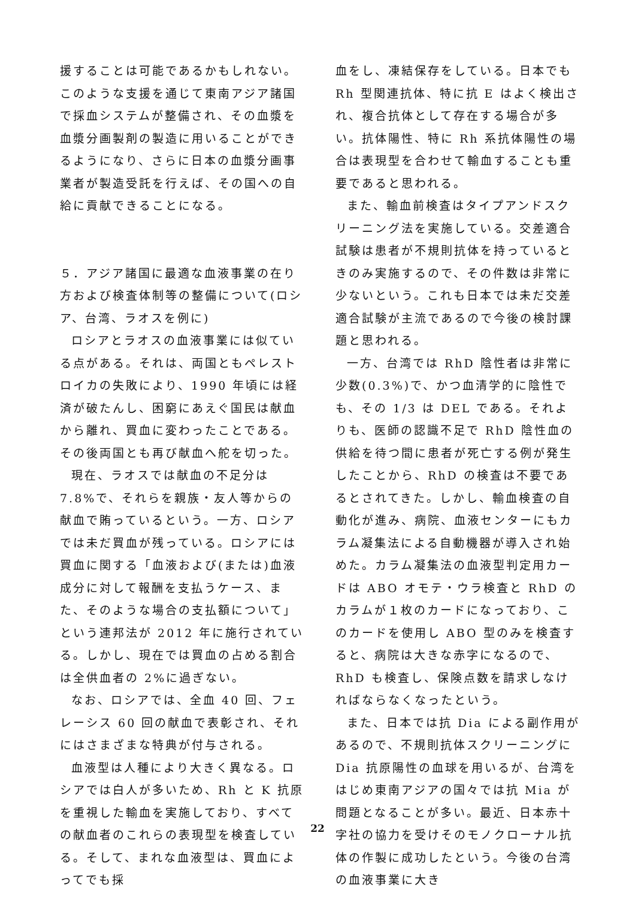援することは可能であるかもしれない。このような支援を通じて東南アジア諸国で採血システムが整備され、その血漿を血漿分画製剤の製造に用いることができるようになり、さらに日本の血漿分画事業者が製造受託を行えば、その国への自給に貢献できることになる。
５．アジア諸国に最適な血液事業の在り方および検査体制等の整備について(ロシア、台湾、ラオスを例に)
ロシアとラオスの血液事業には似ている点がある。それは、両国ともペレストロイカの失敗により、1990 年頃には経済が破たんし、困窮にあえぐ国民は献血から離れ、買血に変わったことである。その後両国とも再び献血へ舵を切った。
現在、ラオスでは献血の不足分は 7.8%で、それらを親族・友人等からの献血で賄っているという。一方、ロシアでは未だ買血が残っている。ロシアには買血に関する「血液および(または)血液成分に対して報酬を支払うケース、また、そのような場合の支払額について」という連邦法が 2012 年に施行されている。しかし、現在では買血の占める割合は全供血者の 2%に過ぎない。
なお、ロシアでは、全血 40 回、フェレーシス 60 回の献血で表彰され、それにはさまざまな特典が付与される。
血液型は人種により大きく異なる。ロシアでは白人が多いため、Rh と K 抗原を重視した輸血を実施しており、すべての献血者のこれらの表現型を検査している。そして、まれな血液型は、買血によってでも採
血をし、凍結保存をしている。日本でも Rh 型関連抗体、特に抗 E はよく検出され、複合抗体として存在する場合が多い。抗体陽性、特に Rh 系抗体陽性の場合は表現型を合わせて輸血することも重要であると思われる。
また、輸血前検査はタイプアンドスクリーニング法を実施している。交差適合試験は患者が不規則抗体を持っているときのみ実施するので、その件数は非常に少ないという。これも日本では未だ交差適合試験が主流であるので今後の検討課題と思われる。
一方、台湾では RhD 陰性者は非常に少数(0.3%)で、かつ血清学的に陰性でも、その 1/3 は DEL である。それよりも、医師の認識不足で RhD 陰性血の供給を待つ間に患者が死亡する例が発生したことから、RhD の検査は不要であるとされてきた。しかし、輸血検査の自動化が進み、病院、血液センターにもカラム凝集法による自動機器が導入され始めた。カラム凝集法の血液型判定用カードは ABO オモテ・ウラ検査と RhD のカラムが１枚のカードになっており、このカードを使用し ABO 型のみを検査すると、病院は大きな赤字になるので、RhD も検査し、保険点数を請求しなければならなくなったという。
また、日本では抗 Dia による副作用があるので、不規則抗体スクリーニングに Dia 抗原陽性の血球を用いるが、台湾をはじめ東南アジアの国々では抗 Mia が問題となることが多い。最近、日本赤十字社の協力を受けそのモノクローナル抗体の作製に成功したという。今後の台湾の血液事業に大き
22